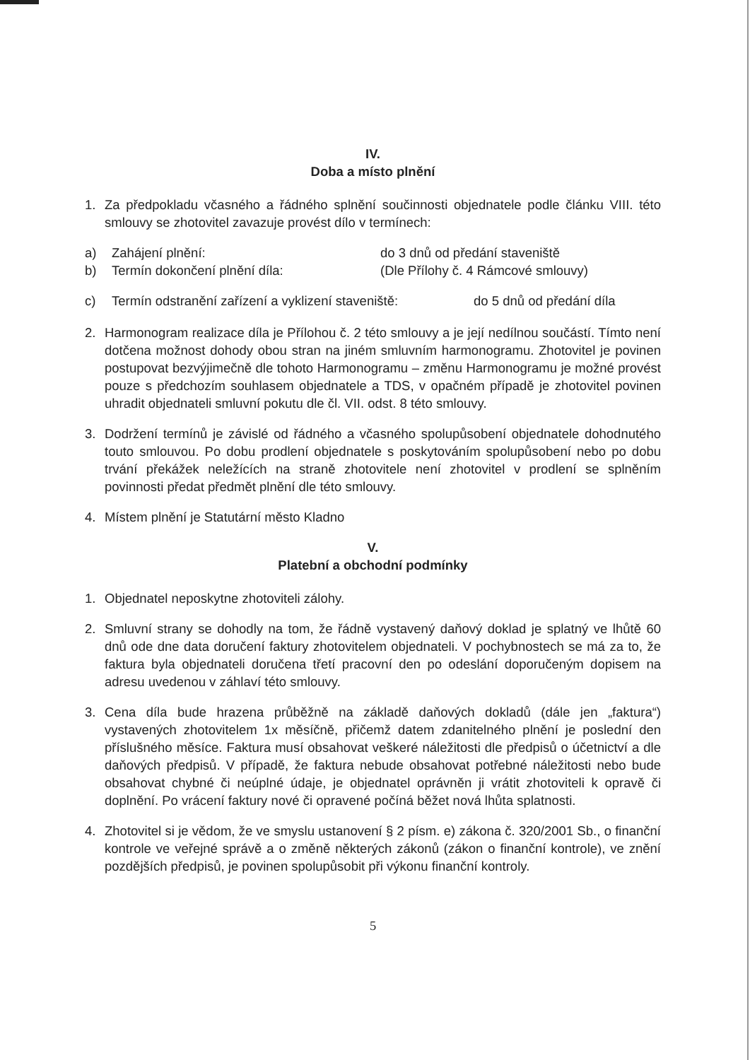IV.
Doba a místo plnění
1. Za předpokladu včasného a řádného splnění součinnosti objednatele podle článku VIII. této smlouvy se zhotovitel zavazuje provést dílo v termínech:
a) Zahájení plnění: do 3 dnů od předání staveniště
b) Termín dokončení plnění díla: (Dle Přílohy č. 4 Rámcové smlouvy)
c) Termín odstranění zařízení a vyklizení staveniště: do 5 dnů od předání díla
2. Harmonogram realizace díla je Přílohou č. 2 této smlouvy a je její nedílnou součástí. Tímto není dotčena možnost dohody obou stran na jiném smluvním harmonogramu. Zhotovitel je povinen postupovat bezvýjimečně dle tohoto Harmonogramu – změnu Harmonogramu je možné provést pouze s předchozím souhlasem objednatele a TDS, v opačném případě je zhotovitel povinen uhradit objednateli smluvní pokutu dle čl. VII. odst. 8 této smlouvy.
3. Dodržení termínů je závislé od řádného a včasného spolupůsobení objednatele dohodnutého touto smlouvou. Po dobu prodlení objednatele s poskytováním spolupůsobení nebo po dobu trvání překážek neležících na straně zhotovitele není zhotovitel v prodlení se splněním povinnosti předat předmět plnění dle této smlouvy.
4. Místem plnění je Statutární město Kladno
V.
Platební a obchodní podmínky
1. Objednatel neposkytne zhotoviteli zálohy.
2. Smluvní strany se dohodly na tom, že řádně vystavený daňový doklad je splatný ve lhůtě 60 dnů ode dne data doručení faktury zhotovitelem objednateli. V pochybnostech se má za to, že faktura byla objednateli doručena třetí pracovní den po odeslání doporučeným dopisem na adresu uvedenou v záhlaví této smlouvy.
3. Cena díla bude hrazena průběžně na základě daňových dokladů (dále jen „faktura“) vystavených zhotovitelem 1x měsíčně, přičemž datem zdanitelného plnění je poslední den příslušného měsíce. Faktura musí obsahovat veškeré náležitosti dle předpisů o účetnictví a dle daňových předpisů. V případě, že faktura nebude obsahovat potřebné náležitosti nebo bude obsahovat chybné či neúplné údaje, je objednatel oprávněn ji vrátit zhotoviteli k opravě či doplnění. Po vrácení faktury nové či opravené počíná běžet nová lhůta splatnosti.
4. Zhotovitel si je vědom, že ve smyslu ustanovení § 2 písm. e) zákona č. 320/2001 Sb., o finanční kontrole ve veřejné správě a o změně některých zákonů (zákon o finanční kontrole), ve znění pozdějších předpisů, je povinen spolupůsobit při výkonu finanční kontroly.
5